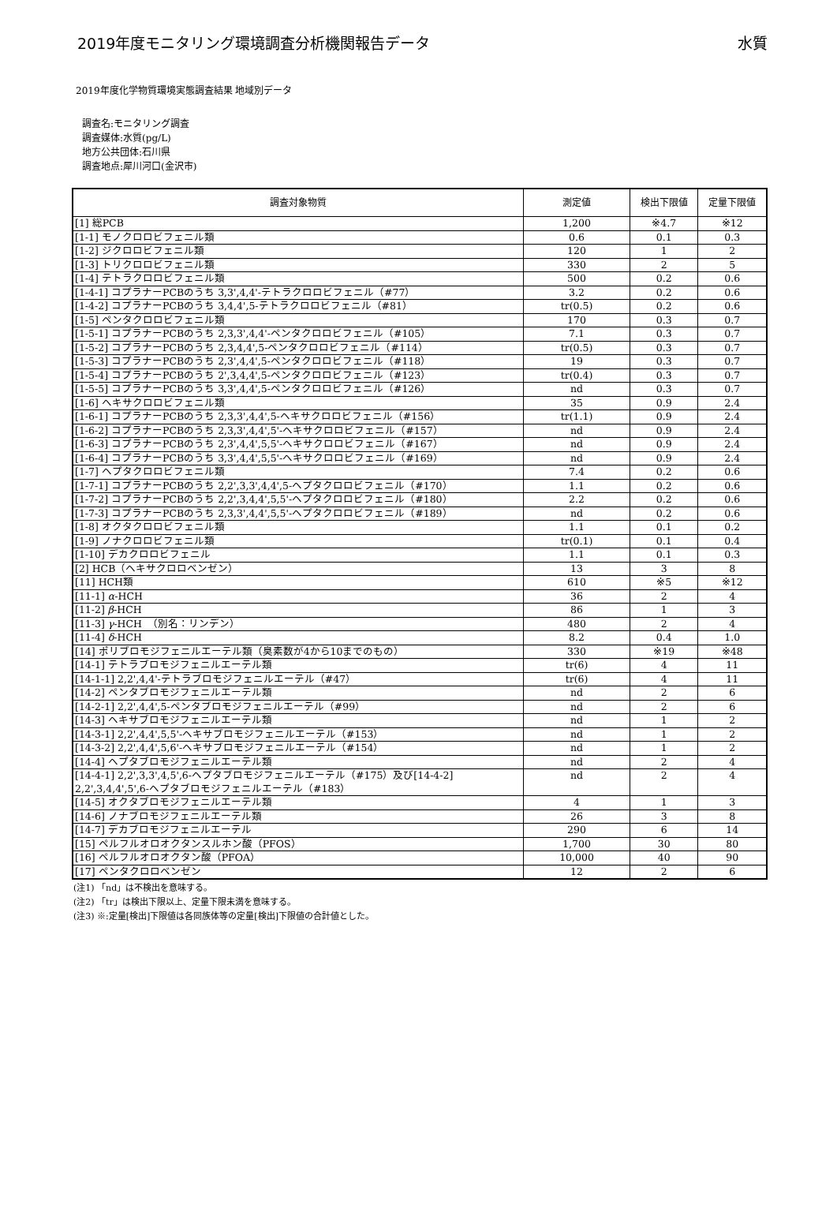2019年度モニタリング環境調査分析機関報告データ 水質
2019年度化学物質環境実態調査結果 地域別データ
調査名:モニタリング調査
調査媒体:水質(pg/L)
地方公共団体:石川県
調査地点:犀川河口(金沢市)
| 調査対象物質 | 測定値 | 検出下限値 | 定量下限値 |
| --- | --- | --- | --- |
| [1] 総PCB | 1,200 | ※4.7 | ※12 |
| [1-1] モノクロロビフェニル類 | 0.6 | 0.1 | 0.3 |
| [1-2] ジクロロビフェニル類 | 120 | 1 | 2 |
| [1-3] トリクロロビフェニル類 | 330 | 2 | 5 |
| [1-4] テトラクロロビフェニル類 | 500 | 0.2 | 0.6 |
| [1-4-1] コプラナーPCBのうち 3,3',4,4'-テトラクロロビフェニル（#77） | 3.2 | 0.2 | 0.6 |
| [1-4-2] コプラナーPCBのうち 3,4,4',5-テトラクロロビフェニル（#81） | tr(0.5) | 0.2 | 0.6 |
| [1-5] ペンタクロロビフェニル類 | 170 | 0.3 | 0.7 |
| [1-5-1] コプラナーPCBのうち 2,3,3',4,4'-ペンタクロロビフェニル（#105） | 7.1 | 0.3 | 0.7 |
| [1-5-2] コプラナーPCBのうち 2,3,4,4',5-ペンタクロロビフェニル（#114） | tr(0.5) | 0.3 | 0.7 |
| [1-5-3] コプラナーPCBのうち 2,3',4,4',5-ペンタクロロビフェニル（#118） | 19 | 0.3 | 0.7 |
| [1-5-4] コプラナーPCBのうち 2',3,4,4',5-ペンタクロロビフェニル（#123） | tr(0.4) | 0.3 | 0.7 |
| [1-5-5] コプラナーPCBのうち 3,3',4,4',5-ペンタクロロビフェニル（#126） | nd | 0.3 | 0.7 |
| [1-6] ヘキサクロロビフェニル類 | 35 | 0.9 | 2.4 |
| [1-6-1] コプラナーPCBのうち 2,3,3',4,4',5-ヘキサクロロビフェニル（#156） | tr(1.1) | 0.9 | 2.4 |
| [1-6-2] コプラナーPCBのうち 2,3,3',4,4',5'-ヘキサクロロビフェニル（#157） | nd | 0.9 | 2.4 |
| [1-6-3] コプラナーPCBのうち 2,3',4,4',5,5'-ヘキサクロロビフェニル（#167） | nd | 0.9 | 2.4 |
| [1-6-4] コプラナーPCBのうち 3,3',4,4',5,5'-ヘキサクロロビフェニル（#169） | nd | 0.9 | 2.4 |
| [1-7] ヘプタクロロビフェニル類 | 7.4 | 0.2 | 0.6 |
| [1-7-1] コプラナーPCBのうち 2,2',3,3',4,4',5-ヘプタクロロビフェニル（#170） | 1.1 | 0.2 | 0.6 |
| [1-7-2] コプラナーPCBのうち 2,2',3,4,4',5,5'-ヘプタクロロビフェニル（#180） | 2.2 | 0.2 | 0.6 |
| [1-7-3] コプラナーPCBのうち 2,3,3',4,4',5,5'-ヘプタクロロビフェニル（#189） | nd | 0.2 | 0.6 |
| [1-8] オクタクロロビフェニル類 | 1.1 | 0.1 | 0.2 |
| [1-9] ノナクロロビフェニル類 | tr(0.1) | 0.1 | 0.4 |
| [1-10] デカクロロビフェニル | 1.1 | 0.1 | 0.3 |
| [2] HCB（ヘキサクロロベンゼン） | 13 | 3 | 8 |
| [11] HCH類 | 610 | ※5 | ※12 |
| [11-1] α -HCH | 36 | 2 | 4 |
| [11-2] β -HCH | 86 | 1 | 3 |
| [11-3] γ -HCH （別名：リンデン） | 480 | 2 | 4 |
| [11-4] δ -HCH | 8.2 | 0.4 | 1.0 |
| [14] ポリブロモジフェニルエーテル類（臭素数が4から10までのもの） | 330 | ※19 | ※48 |
| [14-1] テトラブロモジフェニルエーテル類 | tr(6) | 4 | 11 |
| [14-1-1] 2,2',4,4'-テトラブロモジフェニルエーテル（#47） | tr(6) | 4 | 11 |
| [14-2] ペンタブロモジフェニルエーテル類 | nd | 2 | 6 |
| [14-2-1] 2,2',4,4',5-ペンタブロモジフェニルエーテル（#99） | nd | 2 | 6 |
| [14-3] ヘキサブロモジフェニルエーテル類 | nd | 1 | 2 |
| [14-3-1] 2,2',4,4',5,5'-ヘキサブロモジフェニルエーテル（#153） | nd | 1 | 2 |
| [14-3-2] 2,2',4,4',5,6'-ヘキサブロモジフェニルエーテル（#154） | nd | 1 | 2 |
| [14-4] ヘプタブロモジフェニルエーテル類 | nd | 2 | 4 |
| [14-4-1] 2,2',3,3',4,5',6-ヘプタブロモジフェニルエーテル（#175）及び[14-4-2] 2,2',3,4,4',5',6-ヘプタブロモジフェニルエーテル（#183） | nd | 2 | 4 |
| [14-5] オクタブロモジフェニルエーテル類 | 4 | 1 | 3 |
| [14-6] ノナブロモジフェニルエーテル類 | 26 | 3 | 8 |
| [14-7] デカブロモジフェニルエーテル | 290 | 6 | 14 |
| [15] ペルフルオロオクタンスルホン酸（PFOS） | 1,700 | 30 | 80 |
| [16] ペルフルオロオクタン酸（PFOA） | 10,000 | 40 | 90 |
| [17] ペンタクロロベンゼン | 12 | 2 | 6 |
(注1) 「nd」は不検出を意味する。
(注2) 「tr」は検出下限以上、定量下限未満を意味する。
(注3) ※:定量[検出]下限値は各同族体等の定量[検出]下限値の合計値とした。